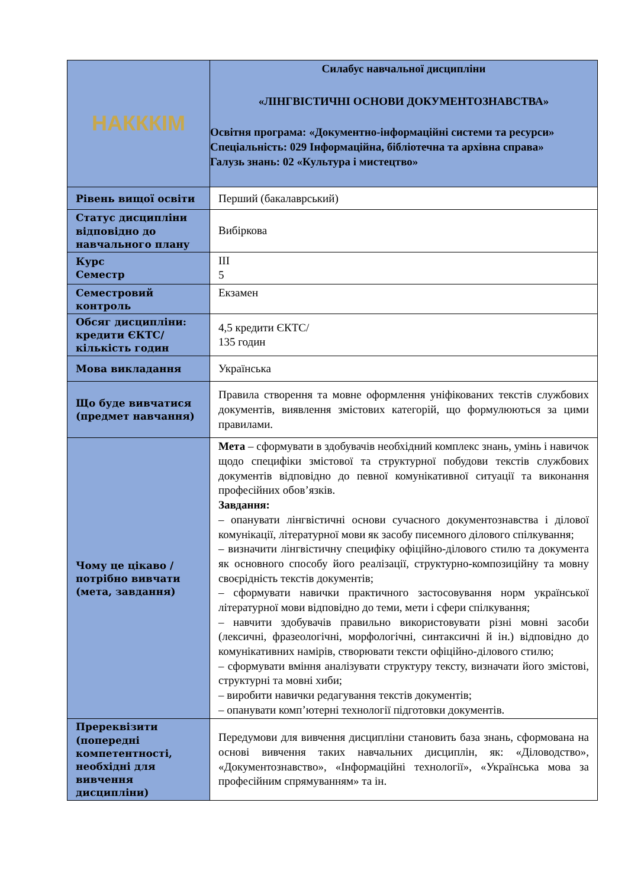| НАКККІМ | Силабус навчальної дисципліни «ЛІНГВІСТИЧНІ ОСНОВИ ДОКУМЕНТОЗНАВСТВА» Освітня програма: «Документно-інформаційні системи та ресурси» Спеціальність: 029 Інформаційна, бібліотечна та архівна справа» Галузь знань: 02 «Культура і мистецтво» |
| Рівень вищої освіти | Перший (бакалаврський) |
| Статус дисципліни відповідно до навчального плану | Вибіркова |
| Курс Семестр | III 5 |
| Семестровий контроль | Екзамен |
| Обсяг дисципліни: кредити ЄКТС/ кількість годин | 4,5 кредити ЄКТС/ 135 годин |
| Мова викладання | Українська |
| Що буде вивчатися (предмет навчання) | Правила створення та мовне оформлення уніфікованих текстів службових документів, виявлення змістових категорій, що формулюються за цими правилами. |
| Чому це цікаво / потрібно вивчати (мета, завдання) | Мета – сформувати в здобувачів необхідний комплекс знань, умінь і навичок щодо специфіки змістової та структурної побудови текстів службових документів відповідно до певної комунікативної ситуації та виконання професійних обов’язків. Завдання: – опанувати лінгвістичні основи сучасного документознавства і ділової комунікації, літературної мови як засобу писемного ділового спілкування; – визначити лінгвістичну специфіку офіційно-ділового стилю та документа як основного способу його реалізації, структурно-композиційну та мовну своєрідність текстів документів; – сформувати навички практичного застосовування норм української літературної мови відповідно до теми, мети і сфери спілкування; – навчити здобувачів правильно використовувати різні мовні засоби (лексичні, фразеологічні, морфологічні, синтаксичні й ін.) відповідно до комунікативних намірів, створювати тексти офіційно-ділового стилю; – сформувати вміння аналізувати структуру тексту, визначати його змістові, структурні та мовні хиби; – виробити навички редагування текстів документів; – опанувати комп’ютерні технології підготовки документів. |
| Пререквізити (попередні компетентності, необхідні для вивчення дисципліни) | Передумови для вивчення дисципліни становить база знань, сформована на основі вивчення таких навчальних дисциплін, як: «Діловодство», «Документознавство», «Інформаційні технології», «Українська мова за професійним спрямуванням» та ін. |